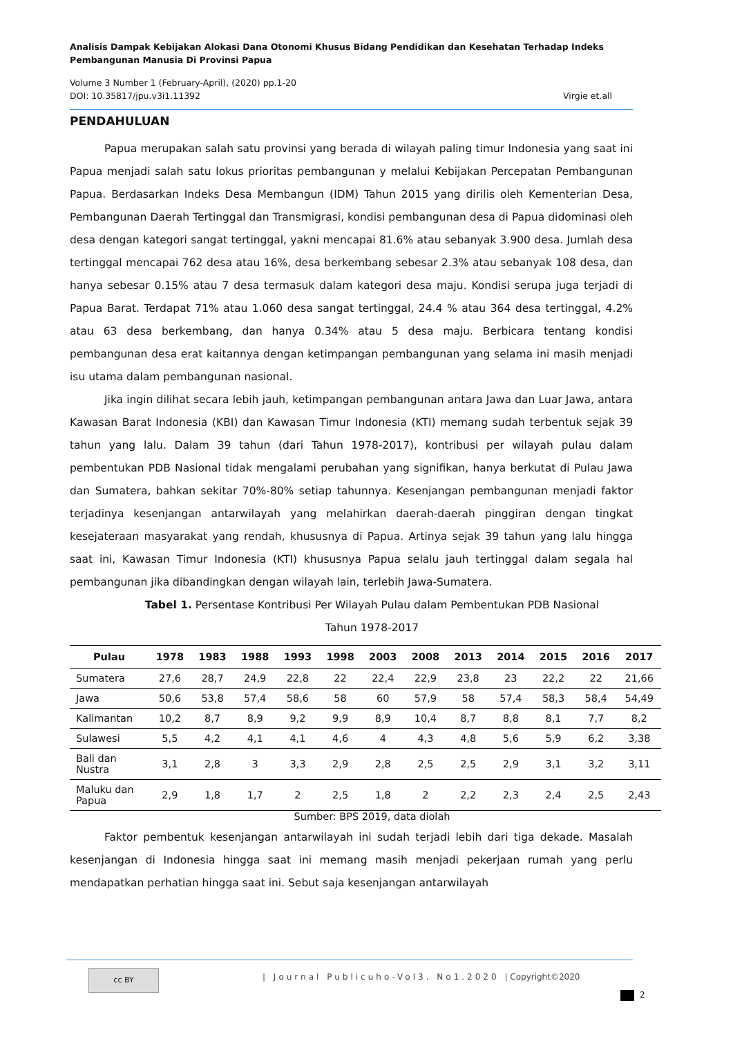Analisis Dampak Kebijakan Alokasi Dana Otonomi Khusus Bidang Pendidikan dan Kesehatan Terhadap Indeks Pembangunan Manusia Di Provinsi Papua
Volume 3 Number 1 (February-April), (2020) pp.1-20
DOI: 10.35817/jpu.v3i1.11392 Virgie et.all
PENDAHULUAN
Papua merupakan salah satu provinsi yang berada di wilayah paling timur Indonesia yang saat ini Papua menjadi salah satu lokus prioritas pembangunan y melalui Kebijakan Percepatan Pembangunan Papua. Berdasarkan Indeks Desa Membangun (IDM) Tahun 2015 yang dirilis oleh Kementerian Desa, Pembangunan Daerah Tertinggal dan Transmigrasi, kondisi pembangunan desa di Papua didominasi oleh desa dengan kategori sangat tertinggal, yakni mencapai 81.6% atau sebanyak 3.900 desa. Jumlah desa tertinggal mencapai 762 desa atau 16%, desa berkembang sebesar 2.3% atau sebanyak 108 desa, dan hanya sebesar 0.15% atau 7 desa termasuk dalam kategori desa maju. Kondisi serupa juga terjadi di Papua Barat. Terdapat 71% atau 1.060 desa sangat tertinggal, 24.4 % atau 364 desa tertinggal, 4.2% atau 63 desa berkembang, dan hanya 0.34% atau 5 desa maju. Berbicara tentang kondisi pembangunan desa erat kaitannya dengan ketimpangan pembangunan yang selama ini masih menjadi isu utama dalam pembangunan nasional.
Jika ingin dilihat secara lebih jauh, ketimpangan pembangunan antara Jawa dan Luar Jawa, antara Kawasan Barat Indonesia (KBI) dan Kawasan Timur Indonesia (KTI) memang sudah terbentuk sejak 39 tahun yang lalu. Dalam 39 tahun (dari Tahun 1978-2017), kontribusi per wilayah pulau dalam pembentukan PDB Nasional tidak mengalami perubahan yang signifikan, hanya berkutat di Pulau Jawa dan Sumatera, bahkan sekitar 70%-80% setiap tahunnya. Kesenjangan pembangunan menjadi faktor terjadinya kesenjangan antarwilayah yang melahirkan daerah-daerah pinggiran dengan tingkat kesejateraan masyarakat yang rendah, khususnya di Papua. Artinya sejak 39 tahun yang lalu hingga saat ini, Kawasan Timur Indonesia (KTI) khususnya Papua selalu jauh tertinggal dalam segala hal pembangunan jika dibandingkan dengan wilayah lain, terlebih Jawa-Sumatera.
Tabel 1. Persentase Kontribusi Per Wilayah Pulau dalam Pembentukan PDB Nasional
Tahun 1978-2017
| Pulau | 1978 | 1983 | 1988 | 1993 | 1998 | 2003 | 2008 | 2013 | 2014 | 2015 | 2016 | 2017 |
| --- | --- | --- | --- | --- | --- | --- | --- | --- | --- | --- | --- | --- |
| Sumatera | 27,6 | 28,7 | 24,9 | 22,8 | 22 | 22,4 | 22,9 | 23,8 | 23 | 22,2 | 22 | 21,66 |
| Jawa | 50,6 | 53,8 | 57,4 | 58,6 | 58 | 60 | 57,9 | 58 | 57,4 | 58,3 | 58,4 | 54,49 |
| Kalimantan | 10,2 | 8,7 | 8,9 | 9,2 | 9,9 | 8,9 | 10,4 | 8,7 | 8,8 | 8,1 | 7,7 | 8,2 |
| Sulawesi | 5,5 | 4,2 | 4,1 | 4,1 | 4,6 | 4 | 4,3 | 4,8 | 5,6 | 5,9 | 6,2 | 3,38 |
| Bali dan Nustra | 3,1 | 2,8 | 3 | 3,3 | 2,9 | 2,8 | 2,5 | 2,5 | 2,9 | 3,1 | 3,2 | 3,11 |
| Maluku dan Papua | 2,9 | 1,8 | 1,7 | 2 | 2,5 | 1,8 | 2 | 2,2 | 2,3 | 2,4 | 2,5 | 2,43 |
Sumber: BPS 2019, data diolah
Faktor pembentuk kesenjangan antarwilayah ini sudah terjadi lebih dari tiga dekade. Masalah kesenjangan di Indonesia hingga saat ini memang masih menjadi pekerjaan rumah yang perlu mendapatkan perhatian hingga saat ini. Sebut saja kesenjangan antarwilayah
cc BY
| Journal Publicuho-Vol3. No1.2020 | Copyright©2020
2